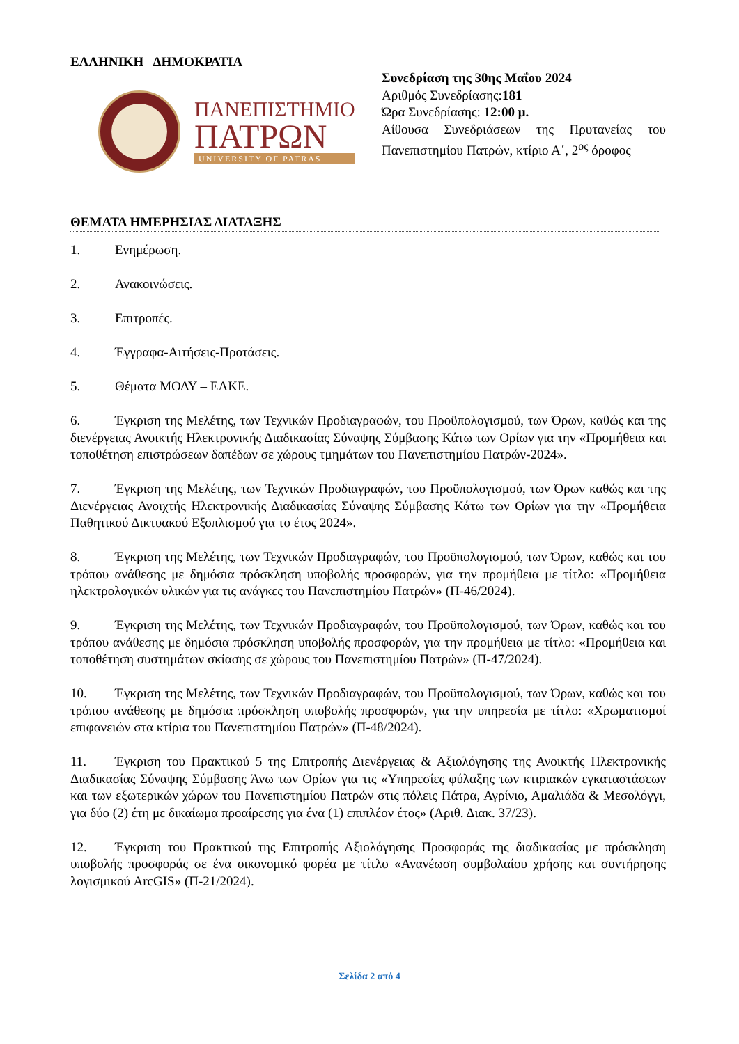ΕΛΛΗΝΙΚΗ ΔΗΜΟΚΡΑΤΙΑ
ΠΑΝΕΠΙΣΤΗΜΙΟ
ΠΑΤΡΩΝ
UNIVERSITY OF PATRAS
Συνεδρίαση της 30ης Μαΐου 2024
Αριθμός Συνεδρίασης:181
Ώρα Συνεδρίασης: 12:00 μ.
Αίθουσα Συνεδριάσεων της Πρυτανείας του Πανεπιστημίου Πατρών, κτίριο Α΄, 2<sup>ος</sup> όροφος
ΘΕΜΑΤΑ ΗΜΕΡΗΣΙΑΣ ΔΙΑΤΑΞΗΣ
1. Ενημέρωση.
2. Ανακοινώσεις.
3. Επιτροπές.
4. Έγγραφα-Αιτήσεις-Προτάσεις.
5. Θέματα ΜΟΔΥ – ΕΛΚΕ.
6. Έγκριση της Μελέτης, των Τεχνικών Προδιαγραφών, του Προϋπολογισμού, των Όρων, καθώς και της διενέργειας Ανοικτής Ηλεκτρονικής Διαδικασίας Σύναψης Σύμβασης Κάτω των Ορίων για την «Προμήθεια και τοποθέτηση επιστρώσεων δαπέδων σε χώρους τμημάτων του Πανεπιστημίου Πατρών-2024».
7. Έγκριση της Μελέτης, των Τεχνικών Προδιαγραφών, του Προϋπολογισμού, των Όρων καθώς και της Διενέργειας Ανοιχτής Ηλεκτρονικής Διαδικασίας Σύναψης Σύμβασης Κάτω των Ορίων για την «Προμήθεια Παθητικού Δικτυακού Εξοπλισμού για το έτος 2024».
8. Έγκριση της Μελέτης, των Τεχνικών Προδιαγραφών, του Προϋπολογισμού, των Όρων, καθώς και του τρόπου ανάθεσης με δημόσια πρόσκληση υποβολής προσφορών, για την προμήθεια με τίτλο: «Προμήθεια ηλεκτρολογικών υλικών για τις ανάγκες του Πανεπιστημίου Πατρών» (Π-46/2024).
9. Έγκριση της Μελέτης, των Τεχνικών Προδιαγραφών, του Προϋπολογισμού, των Όρων, καθώς και του τρόπου ανάθεσης με δημόσια πρόσκληση υποβολής προσφορών, για την προμήθεια με τίτλο: «Προμήθεια και τοποθέτηση συστημάτων σκίασης σε χώρους του Πανεπιστημίου Πατρών» (Π-47/2024).
10. Έγκριση της Μελέτης, των Τεχνικών Προδιαγραφών, του Προϋπολογισμού, των Όρων, καθώς και του τρόπου ανάθεσης με δημόσια πρόσκληση υποβολής προσφορών, για την υπηρεσία με τίτλο: «Χρωματισμοί επιφανειών στα κτίρια του Πανεπιστημίου Πατρών» (Π-48/2024).
11. Έγκριση του Πρακτικού 5 της Επιτροπής Διενέργειας & Αξιολόγησης της Ανοικτής Ηλεκτρονικής Διαδικασίας Σύναψης Σύμβασης Άνω των Ορίων για τις «Υπηρεσίες φύλαξης των κτιριακών εγκαταστάσεων και των εξωτερικών χώρων του Πανεπιστημίου Πατρών στις πόλεις Πάτρα, Αγρίνιο, Αμαλιάδα & Μεσολόγγι, για δύο (2) έτη με δικαίωμα προαίρεσης για ένα (1) επιπλέον έτος» (Αριθ. Διακ. 37/23).
12. Έγκριση του Πρακτικού της Επιτροπής Αξιολόγησης Προσφοράς της διαδικασίας με πρόσκληση υποβολής προσφοράς σε ένα οικονομικό φορέα με τίτλο «Ανανέωση συμβολαίου χρήσης και συντήρησης λογισμικού ArcGIS» (Π-21/2024).
Σελίδα 2 από 4